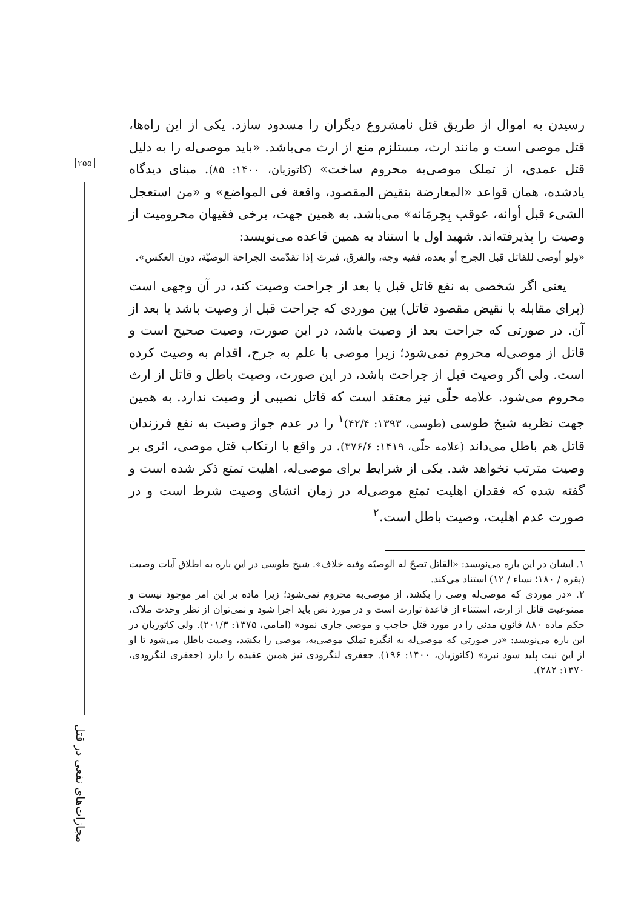۲۵۵
رسیدن به اموال از طریق قتل نامشروع دیگران را مسدود سازد. یکی از این راه‌ها، قتل موصی است و مانند ارث، مستلزم منع از ارث می‌باشد. «باید موصی‌له را به دلیل قتل عمدی، از تملک موصی‌به محروم ساخت» (کاتوزیان، ۱۴۰۰: ۸۵). مبنای دیدگاه یادشده، همان قواعد «المعارضة بنقیض المقصود، واقعة فی المواضع» و «من استعجل الشیء قبل أوانه، عوقب بِحِرمَانه» می‌باشد. به همین جهت، برخی فقیهان محرومیت از وصیت را پذیرفته‌اند. شهید اول با استناد به همین قاعده می‌نویسد:
«ولو أوصی للقاتل قبل الجرح أو بعده، ففیه وجه، والفرق، فیرث إذا تقدّمت الجراحة الوصیّة، دون العکس».
یعنی اگر شخصی به نفع قاتل قبل یا بعد از جراحت وصیت کند، در آن وجهی است (برای مقابله با نقیض مقصود قاتل) بین موردی که جراحت قبل از وصیت باشد یا بعد از آن. در صورتی که جراحت بعد از وصیت باشد، در این صورت، وصیت صحیح است و قاتل از موصی‌له محروم نمی‌شود؛ زیرا موصی با علم به جرح، اقدام به وصیت کرده است. ولی اگر وصیت قبل از جراحت باشد، در این صورت، وصیت باطل و قاتل از ارث محروم می‌شود. علامه حلّی نیز معتقد است که قاتل نصیبی از وصیت ندارد. به همین جهت نظریه شیخ طوسی (طوسی، ۱۳۹۳: ۴۲/۴)<sup>۱</sup> را در عدم جواز وصیت به نفع فرزندان قاتل هم باطل می‌داند (علامه حلّی، ۱۴۱۹: ۳۷۶/۶). در واقع با ارتکاب قتل موصی، اثری بر وصیت مترتب نخواهد شد. یکی از شرایط برای موصی‌له، اهلیت تمتع ذکر شده است و گفته شده که فقدان اهلیت تمتع موصی‌له در زمان انشای وصیت شرط است و در صورت عدم اهلیت، وصیت باطل است.<sup>۲</sup>
۱. ایشان در این باره می‌نویسد: «القاتل تصحّ له الوصیّه وفیه خلاف». شیخ طوسی در این باره به اطلاق آیات وصیت (بقره / ۱۸۰؛ نساء / ۱۲) استناد می‌کند.
۲. «در موردی که موصی‌له وصی را بکشد، از موصی‌به محروم نمی‌شود؛ زیرا ماده بر این امر موجود نیست و ممنوعیت قاتل از ارث، استثناء از قاعدهٔ توارث است و در مورد نص باید اجرا شود و نمی‌توان از نظر وحدت ملاک، حکم ماده ۸۸۰ قانون مدنی را در مورد قتل حاجب و موصی جاری نمود» (امامی، ۱۳۷۵: ۲۰۱/۳). ولی کاتوزیان در این باره می‌نویسد: «در صورتی که موصی‌له به انگیزه تملک موصی‌به، موصی را بکشد، وصیت باطل می‌شود تا او از این نیت پلید سود نبرد» (کاتوزیان، ۱۴۰۰: ۱۹۶). جعفری لنگرودی نیز همین عقیده را دارد (جعفری لنگرودی، ۱۳۷۰: ۲۸۲).
مجازات‌های نفعی در قتل